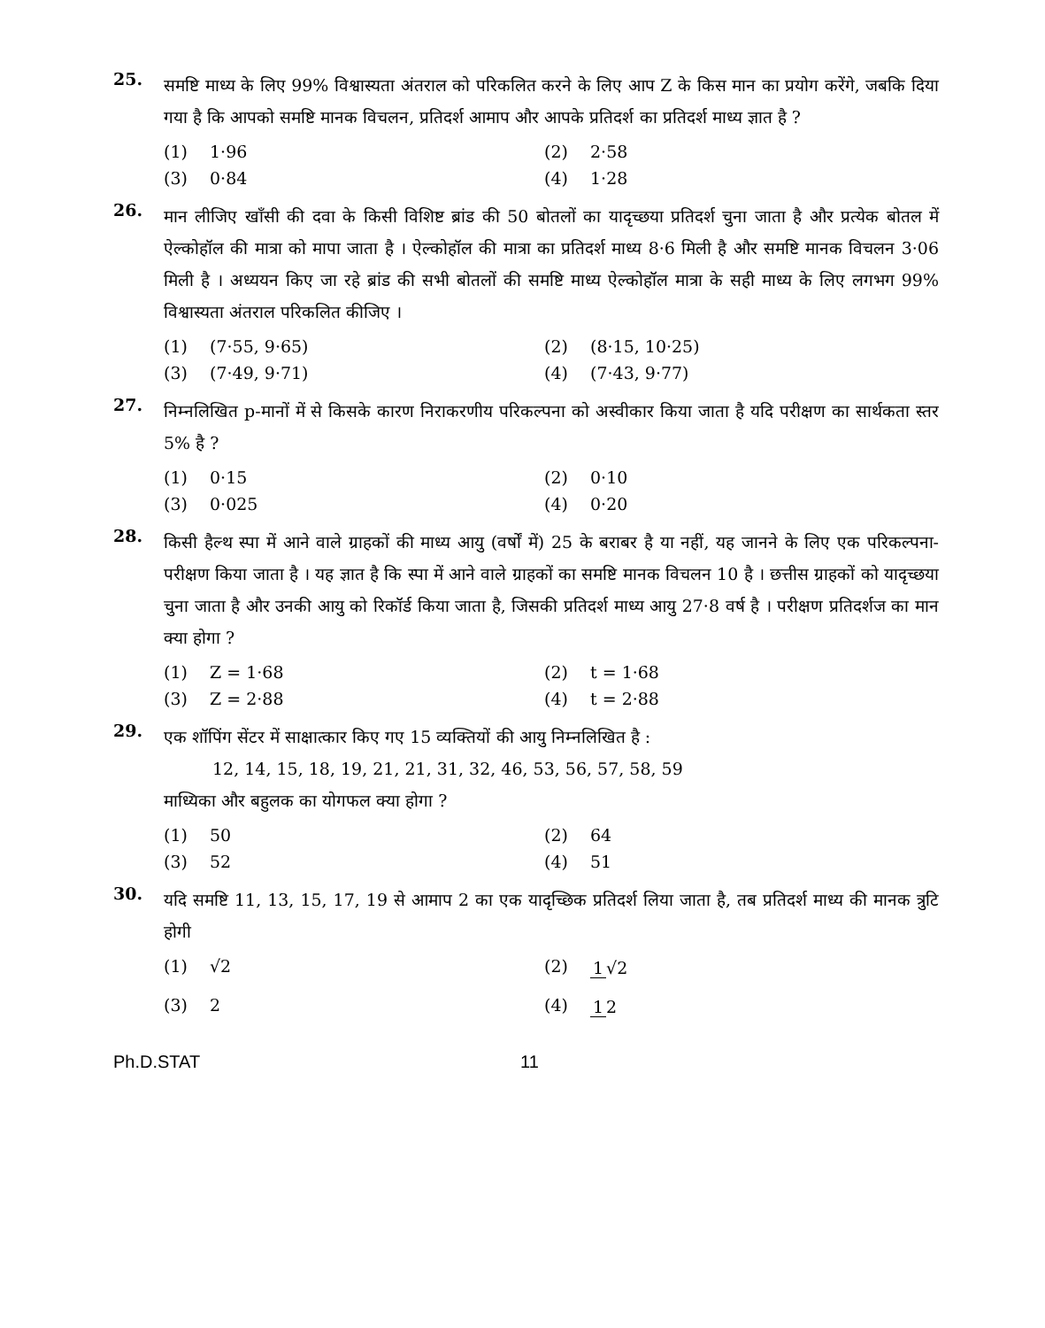25.
समष्टि माध्य के लिए 99% विश्वास्यता अंतराल को परिकलित करने के लिए आप Z के किस मान का प्रयोग करेंगे, जबकि दिया गया है कि आपको समष्टि मानक विचलन, प्रतिदर्श आमाप और आपके प्रतिदर्श का प्रतिदर्श माध्य ज्ञात है ?
(1) 1·96
(2) 2·58
(3) 0·84
(4) 1·28
26.
मान लीजिए खाँसी की दवा के किसी विशिष्ट ब्रांड की 50 बोतलों का यादृच्छया प्रतिदर्श चुना जाता है और प्रत्येक बोतल में ऐल्कोहॉल की मात्रा को मापा जाता है । ऐल्कोहॉल की मात्रा का प्रतिदर्श माध्य 8·6 मिली है और समष्टि मानक विचलन 3·06 मिली है । अध्ययन किए जा रहे ब्रांड की सभी बोतलों की समष्टि माध्य ऐल्कोहॉल मात्रा के सही माध्य के लिए लगभग 99% विश्वास्यता अंतराल परिकलित कीजिए ।
(1) (7·55, 9·65)
(2) (8·15, 10·25)
(3) (7·49, 9·71)
(4) (7·43, 9·77)
27.
निम्नलिखित p-मानों में से किसके कारण निराकरणीय परिकल्पना को अस्वीकार किया जाता है यदि परीक्षण का सार्थकता स्तर 5% है ?
(1) 0·15
(2) 0·10
(3) 0·025
(4) 0·20
28.
किसी हैल्थ स्पा में आने वाले ग्राहकों की माध्य आयु (वर्षों में) 25 के बराबर है या नहीं, यह जानने के लिए एक परिकल्पना-परीक्षण किया जाता है । यह ज्ञात है कि स्पा में आने वाले ग्राहकों का समष्टि मानक विचलन 10 है । छत्तीस ग्राहकों को यादृच्छया चुना जाता है और उनकी आयु को रिकॉर्ड किया जाता है, जिसकी प्रतिदर्श माध्य आयु 27·8 वर्ष है । परीक्षण प्रतिदर्शज का मान क्या होगा ?
(1) Z = 1·68
(2) t = 1·68
(3) Z = 2·88
(4) t = 2·88
29.
एक शॉपिंग सेंटर में साक्षात्कार किए गए 15 व्यक्तियों की आयु निम्नलिखित है :
12, 14, 15, 18, 19, 21, 21, 31, 32, 46, 53, 56, 57, 58, 59
माध्यिका और बहुलक का योगफल क्या होगा ?
(1) 50
(2) 64
(3) 52
(4) 51
30.
यदि समष्टि 11, 13, 15, 17, 19 से आमाप 2 का एक यादृच्छिक प्रतिदर्श लिया जाता है, तब प्रतिदर्श माध्य की मानक त्रुटि होगी
(1) √2
(2) 1 √2
(3) 2
(4) 1 2
Ph.D.STAT 11